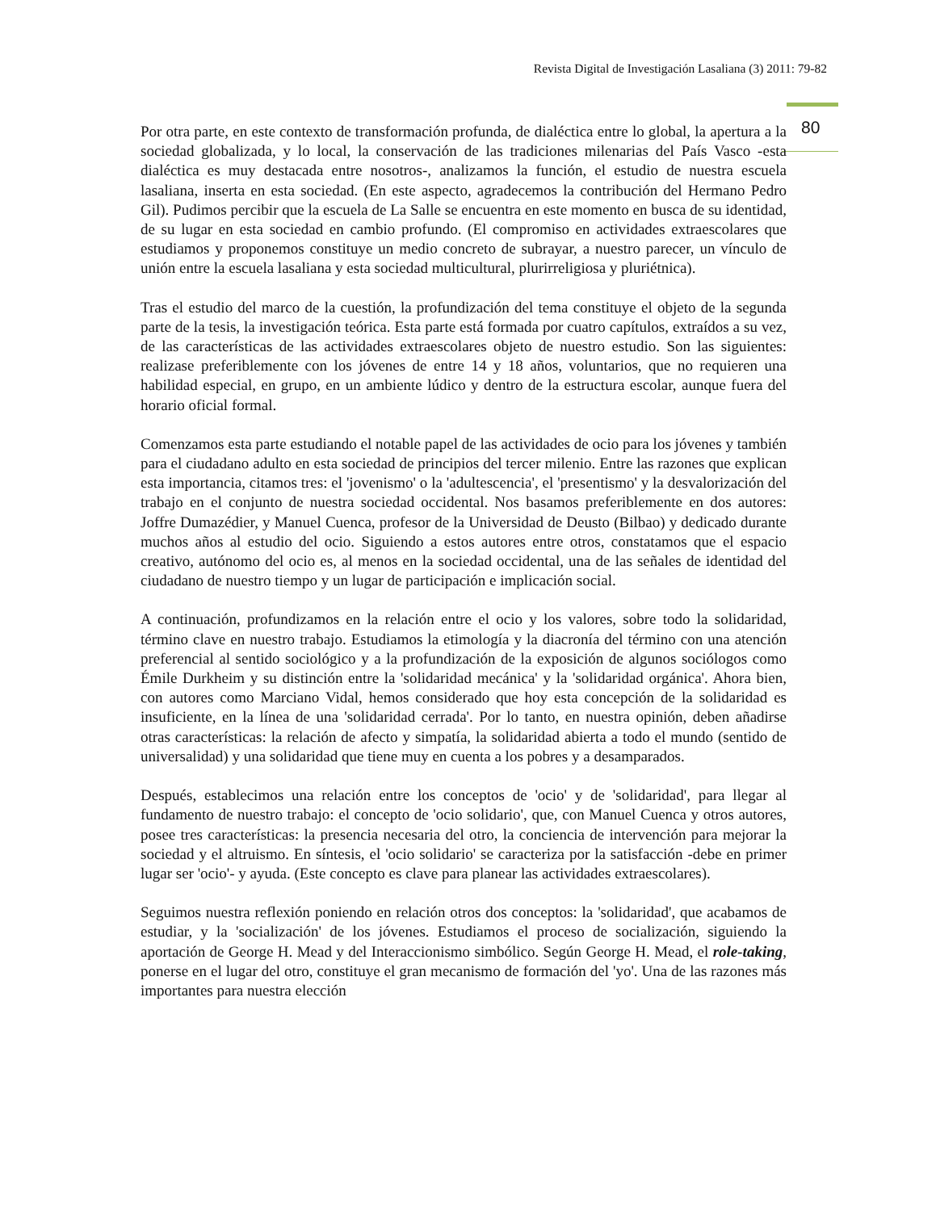Revista Digital de Investigación Lasaliana (3) 2011: 79-82
80
Por otra parte, en este contexto de transformación profunda, de dialéctica entre lo global, la apertura a la sociedad globalizada, y lo local, la conservación de las tradiciones milenarias del País Vasco -esta dialéctica es muy destacada entre nosotros-, analizamos la función, el estudio de nuestra escuela lasaliana, inserta en esta sociedad. (En este aspecto, agradecemos la contribución del Hermano Pedro Gil). Pudimos percibir que la escuela de La Salle se encuentra en este momento en busca de su identidad, de su lugar en esta sociedad en cambio profundo. (El compromiso en actividades extraescolares que estudiamos y proponemos constituye un medio concreto de subrayar, a nuestro parecer, un vínculo de unión entre la escuela lasaliana y esta sociedad multicultural, plurirreligiosa y pluriétnica).
Tras el estudio del marco de la cuestión, la profundización del tema constituye el objeto de la segunda parte de la tesis, la investigación teórica. Esta parte está formada por cuatro capítulos, extraídos a su vez, de las características de las actividades extraescolares objeto de nuestro estudio. Son las siguientes: realizase preferiblemente con los jóvenes de entre 14 y 18 años, voluntarios, que no requieren una habilidad especial, en grupo, en un ambiente lúdico y dentro de la estructura escolar, aunque fuera del horario oficial formal.
Comenzamos esta parte estudiando el notable papel de las actividades de ocio para los jóvenes y también para el ciudadano adulto en esta sociedad de principios del tercer milenio. Entre las razones que explican esta importancia, citamos tres: el 'jovenismo' o la 'adultescencia', el 'presentismo' y la desvalorización del trabajo en el conjunto de nuestra sociedad occidental. Nos basamos preferiblemente en dos autores: Joffre Dumazédier, y Manuel Cuenca, profesor de la Universidad de Deusto (Bilbao) y dedicado durante muchos años al estudio del ocio. Siguiendo a estos autores entre otros, constatamos que el espacio creativo, autónomo del ocio es, al menos en la sociedad occidental, una de las señales de identidad del ciudadano de nuestro tiempo y un lugar de participación e implicación social.
A continuación, profundizamos en la relación entre el ocio y los valores, sobre todo la solidaridad, término clave en nuestro trabajo. Estudiamos la etimología y la diacronía del término con una atención preferencial al sentido sociológico y a la profundización de la exposición de algunos sociólogos como Émile Durkheim y su distinción entre la 'solidaridad mecánica' y la 'solidaridad orgánica'. Ahora bien, con autores como Marciano Vidal, hemos considerado que hoy esta concepción de la solidaridad es insuficiente, en la línea de una 'solidaridad cerrada'. Por lo tanto, en nuestra opinión, deben añadirse otras características: la relación de afecto y simpatía, la solidaridad abierta a todo el mundo (sentido de universalidad) y una solidaridad que tiene muy en cuenta a los pobres y a desamparados.
Después, establecimos una relación entre los conceptos de 'ocio' y de 'solidaridad', para llegar al fundamento de nuestro trabajo: el concepto de 'ocio solidario', que, con Manuel Cuenca y otros autores, posee tres características: la presencia necesaria del otro, la conciencia de intervención para mejorar la sociedad y el altruismo. En síntesis, el 'ocio solidario' se caracteriza por la satisfacción -debe en primer lugar ser 'ocio'- y ayuda. (Este concepto es clave para planear las actividades extraescolares).
Seguimos nuestra reflexión poniendo en relación otros dos conceptos: la 'solidaridad', que acabamos de estudiar, y la 'socialización' de los jóvenes. Estudiamos el proceso de socialización, siguiendo la aportación de George H. Mead y del Interaccionismo simbólico. Según George H. Mead, el role-taking, ponerse en el lugar del otro, constituye el gran mecanismo de formación del 'yo'. Una de las razones más importantes para nuestra elección